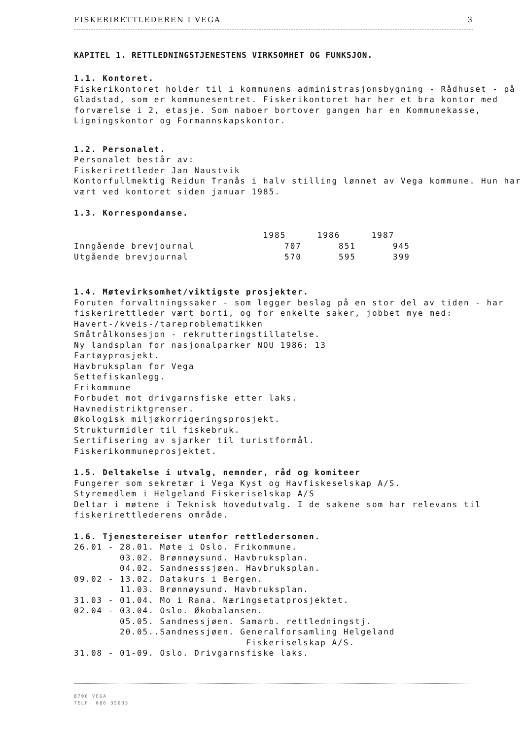FISKERIRETTLEDEREN I VEGA 3
KAPITEL 1. RETTLEDNINGSTJENESTENS VIRKSOMHET OG FUNKSJON.
1.1. Kontoret.
Fiskerikontoret holder til i kommunens administrasjonsbygning - Rådhuset - på Gladstad, som er kommunesentret. Fiskerikontoret har her et bra kontor med forværelse i 2, etasje. Som naboer bortover gangen har en Kommunekasse, Ligningskontor og Formannskapskontor.
1.2. Personalet.
Personalet består av:
Fiskerirettleder Jan Naustvik
Kontorfullmektig Reidun Tranås i halv stilling lønnet av Vega kommune. Hun har vært ved kontoret siden januar 1985.
1.3. Korrespondanse.
| | 1985 | 1986 | 1987 |
| --- | --- | --- | --- |
| Inngående brevjournal | 707 | 851 | 945 |
| Utgående brevjournal | 570 | 595 | 399 |
1.4. Møtevirksomhet/viktigste prosjekter.
Foruten forvaltningssaker - som legger beslag på en stor del av tiden - har fiskerirettleder vært borti, og for enkelte saker, jobbet mye med:
Havert-/kveis-/tareproblematikken
Småtrålkonsesjon - rekrutteringstillatelse.
Ny landsplan for nasjonalparker NOU 1986: 13
Fartøyprosjekt.
Havbruksplan for Vega
Settefiskanlegg.
Frikommune
Forbudet mot drivgarnsfiske etter laks.
Havnedistriktgrenser.
Økologisk miljøkorrigeringsprosjekt.
Strukturmidler til fiskebruk.
Sertifisering av sjarker til turistformål.
Fiskerikommuneprosjektet.
1.5. Deltakelse i utvalg, nemnder, råd og komiteer
Fungerer som sekretær i Vega Kyst og Havfiskeselskap A/S.
Styremedlem i Helgeland Fiskeriselskap A/S
Deltar i møtene i Teknisk hovedutvalg. I de sakene som har relevans til fiskerirettlederens område.
1.6. Tjenestereiser utenfor rettledersonen.
26.01 - 28.01. Møte i Oslo. Frikommune. 03.02. Brønnøysund. Havbruksplan. 04.02. Sandnesssjøen. Havbruksplan. 09.02 - 13.02. Datakurs i Bergen. 11.03. Brønnøysund. Havbruksplan. 31.03 - 01.04. Mo i Rana. Næringsetatprosjektet. 02.04 - 03.04. Oslo. Økobalansen. 05.05. Sandnessjøen. Samarb. rettledningstj. 20.05..Sandnessjøen. Generalforsamling Helgeland Fiskeriselskap A/S. 31.08 - 01-09. Oslo. Drivgarnsfiske laks.
8700 VEGA
TELF. 086 35033